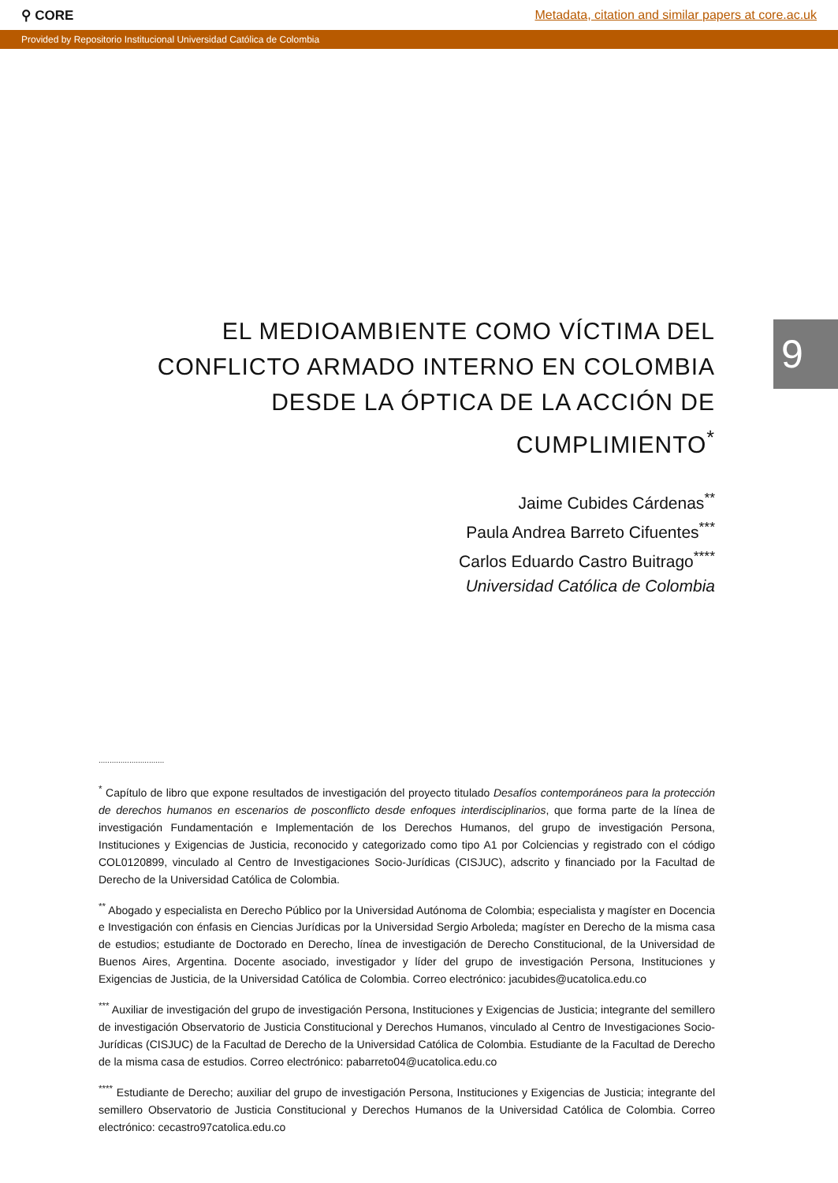⚲ CORE Metadata, citation and similar papers at core.ac.uk
Provided by Repositorio Institucional Universidad Católica de Colombia
9
EL MEDIOAMBIENTE COMO VÍCTIMA DEL CONFLICTO ARMADO INTERNO EN COLOMBIA DESDE LA ÓPTICA DE LA ACCIÓN DE CUMPLIMIENTO<sup>*</sup>
Jaime Cubides Cárdenas<sup>**</sup>
Paula Andrea Barreto Cifuentes<sup>***</sup>
Carlos Eduardo Castro Buitrago<sup>****</sup>
Universidad Católica de Colombia
..............................
<sup>*</sup> Capítulo de libro que expone resultados de investigación del proyecto titulado Desafíos contemporáneos para la protección de derechos humanos en escenarios de posconflicto desde enfoques interdisciplinarios, que forma parte de la línea de investigación Fundamentación e Implementación de los Derechos Humanos, del grupo de investigación Persona, Instituciones y Exigencias de Justicia, reconocido y categorizado como tipo A1 por Colciencias y registrado con el código COL0120899, vinculado al Centro de Investigaciones Socio-Jurídicas (CISJUC), adscrito y financiado por la Facultad de Derecho de la Universidad Católica de Colombia.
<sup>**</sup> Abogado y especialista en Derecho Público por la Universidad Autónoma de Colombia; especialista y magíster en Docencia e Investigación con énfasis en Ciencias Jurídicas por la Universidad Sergio Arboleda; magíster en Derecho de la misma casa de estudios; estudiante de Doctorado en Derecho, línea de investigación de Derecho Constitucional, de la Universidad de Buenos Aires, Argentina. Docente asociado, investigador y líder del grupo de investigación Persona, Instituciones y Exigencias de Justicia, de la Universidad Católica de Colombia. Correo electrónico: jacubides@ucatolica.edu.co
<sup>***</sup> Auxiliar de investigación del grupo de investigación Persona, Instituciones y Exigencias de Justicia; integrante del semillero de investigación Observatorio de Justicia Constitucional y Derechos Humanos, vinculado al Centro de Investigaciones Socio-Jurídicas (CISJUC) de la Facultad de Derecho de la Universidad Católica de Colombia. Estudiante de la Facultad de Derecho de la misma casa de estudios. Correo electrónico: pabarreto04@ucatolica.edu.co
<sup>****</sup> Estudiante de Derecho; auxiliar del grupo de investigación Persona, Instituciones y Exigencias de Justicia; integrante del semillero Observatorio de Justicia Constitucional y Derechos Humanos de la Universidad Católica de Colombia. Correo electrónico: cecastro97catolica.edu.co